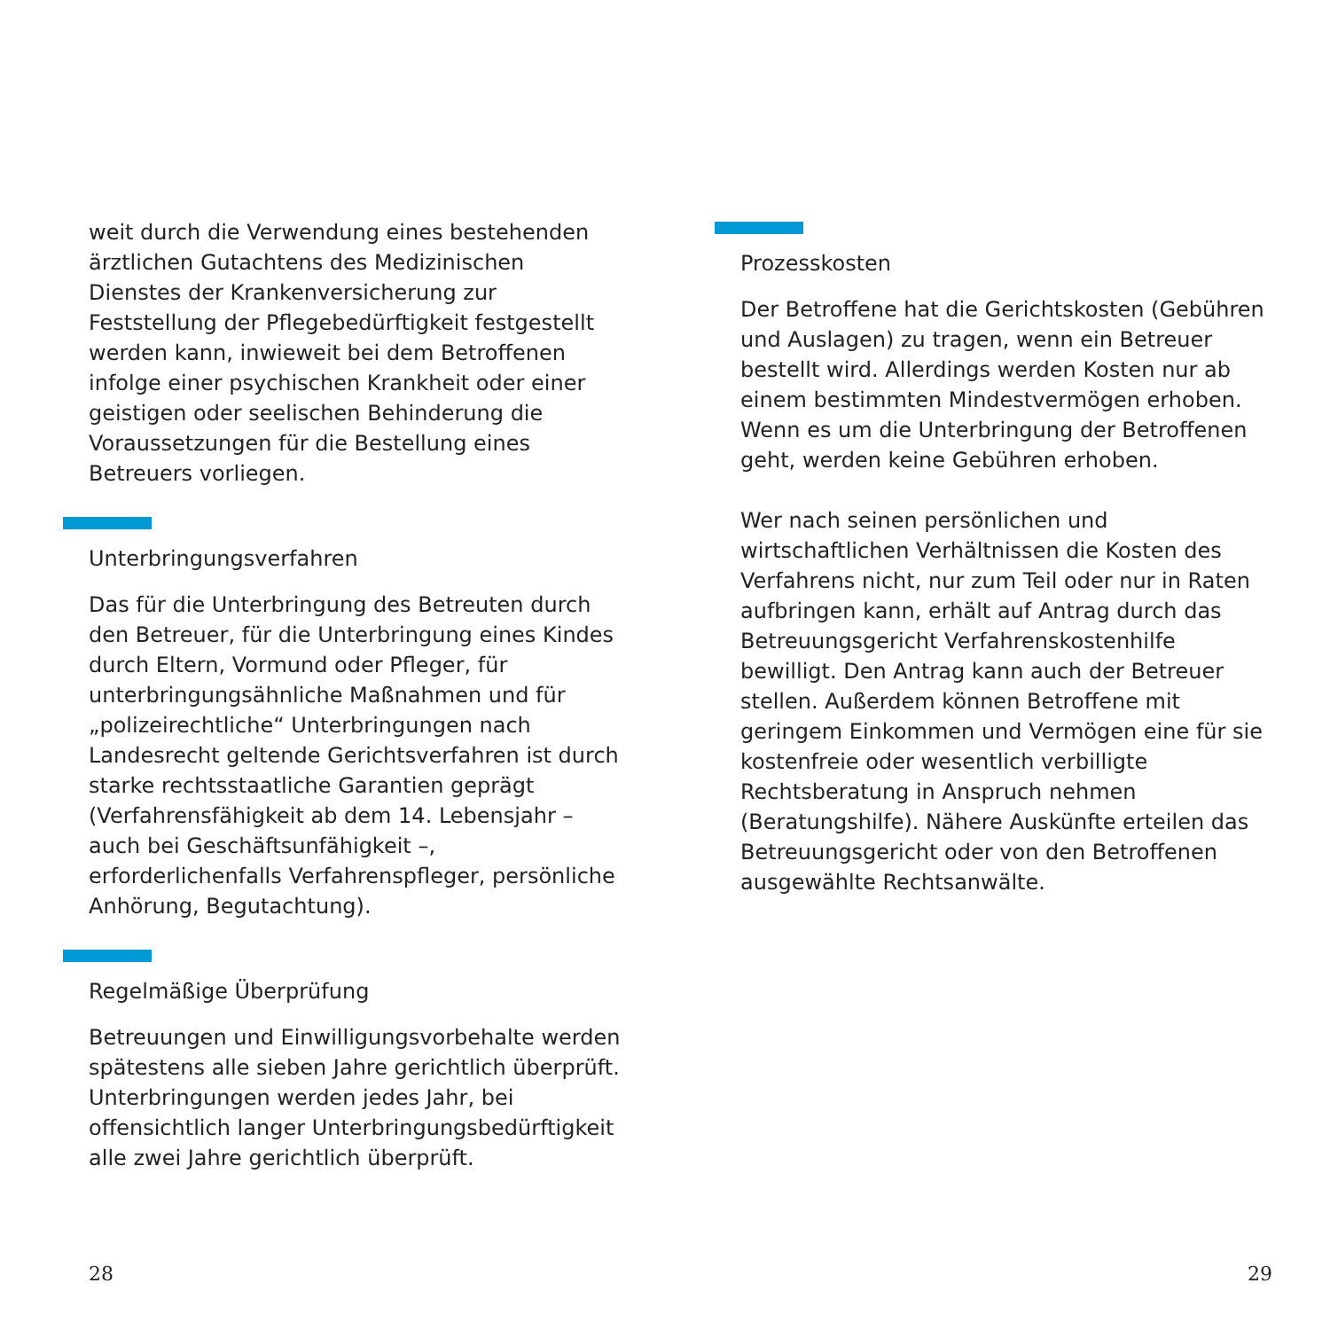weit durch die Verwendung eines bestehenden ärztlichen Gutachtens des Medizinischen Dienstes der Krankenversicherung zur Feststellung der Pflegebedürftigkeit festgestellt werden kann, inwieweit bei dem Betroffenen infolge einer psychischen Krankheit oder einer geistigen oder seelischen Behinderung die Voraussetzungen für die Bestellung eines Betreuers vorliegen.
Unterbringungsverfahren
Das für die Unterbringung des Betreuten durch den Betreuer, für die Unterbringung eines Kindes durch Eltern, Vormund oder Pfleger, für unterbringungsähnliche Maßnahmen und für „polizeirechtliche“ Unterbringungen nach Landesrecht geltende Gerichtsverfahren ist durch starke rechtsstaatliche Garantien geprägt (Verfahrensfähigkeit ab dem 14. Lebensjahr – auch bei Geschäftsunfähigkeit –, erforderlichenfalls Verfahrenspfleger, persönliche Anhörung, Begutachtung).
Regelmäßige Überprüfung
Betreuungen und Einwilligungsvorbehalte werden spätestens alle sieben Jahre gerichtlich überprüft. Unterbringungen werden jedes Jahr, bei offensichtlich langer Unterbringungsbedürftigkeit alle zwei Jahre gerichtlich überprüft.
28
Prozesskosten
Der Betroffene hat die Gerichtskosten (Gebühren und Auslagen) zu tragen, wenn ein Betreuer bestellt wird. Allerdings werden Kosten nur ab einem bestimmten Mindestvermögen erhoben. Wenn es um die Unterbringung der Betroffenen geht, werden keine Gebühren erhoben.
Wer nach seinen persönlichen und wirtschaftlichen Verhältnissen die Kosten des Verfahrens nicht, nur zum Teil oder nur in Raten aufbringen kann, erhält auf Antrag durch das Betreuungsgericht Verfahrenskostenhilfe bewilligt. Den Antrag kann auch der Betreuer stellen. Außerdem können Betroffene mit geringem Einkommen und Vermögen eine für sie kostenfreie oder wesentlich verbilligte Rechtsberatung in Anspruch nehmen (Beratungshilfe). Nähere Auskünfte erteilen das Betreuungsgericht oder von den Betroffenen ausgewählte Rechtsanwälte.
29